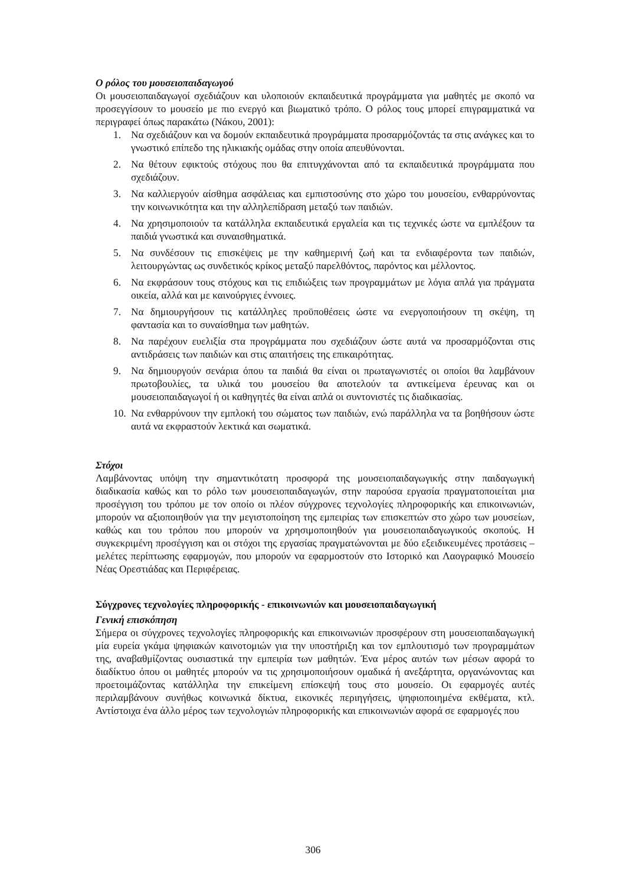Ο ρόλος του μουσειοπαιδαγωγού
Οι μουσειοπαιδαγωγοί σχεδιάζουν και υλοποιούν εκπαιδευτικά προγράμματα για μαθητές με σκοπό να προσεγγίσουν το μουσείο με πιο ενεργό και βιωματικό τρόπο. Ο ρόλος τους μπορεί επιγραμματικά να περιγραφεί όπως παρακάτω (Νάκου, 2001):
1. Να σχεδιάζουν και να δομούν εκπαιδευτικά προγράμματα προσαρμόζοντάς τα στις ανάγκες και το γνωστικό επίπεδο της ηλικιακής ομάδας στην οποία απευθύνονται.
2. Να θέτουν εφικτούς στόχους που θα επιτυγχάνονται από τα εκπαιδευτικά προγράμματα που σχεδιάζουν.
3. Να καλλιεργούν αίσθημα ασφάλειας και εμπιστοσύνης στο χώρο του μουσείου, ενθαρρύνοντας την κοινωνικότητα και την αλληλεπίδραση μεταξύ των παιδιών.
4. Να χρησιμοποιούν τα κατάλληλα εκπαιδευτικά εργαλεία και τις τεχνικές ώστε να εμπλέξουν τα παιδιά γνωστικά και συναισθηματικά.
5. Να συνδέσουν τις επισκέψεις με την καθημερινή ζωή και τα ενδιαφέροντα των παιδιών, λειτουργώντας ως συνδετικός κρίκος μεταξύ παρελθόντος, παρόντος και μέλλοντος.
6. Να εκφράσουν τους στόχους και τις επιδιώξεις των προγραμμάτων με λόγια απλά για πράγματα οικεία, αλλά και με καινούργιες έννοιες.
7. Να δημιουργήσουν τις κατάλληλες προϋποθέσεις ώστε να ενεργοποιήσουν τη σκέψη, τη φαντασία και το συναίσθημα των μαθητών.
8. Να παρέχουν ευελιξία στα προγράμματα που σχεδιάζουν ώστε αυτά να προσαρμόζονται στις αντιδράσεις των παιδιών και στις απαιτήσεις της επικαιρότητας.
9. Να δημιουργούν σενάρια όπου τα παιδιά θα είναι οι πρωταγωνιστές οι οποίοι θα λαμβάνουν πρωτοβουλίες, τα υλικά του μουσείου θα αποτελούν τα αντικείμενα έρευνας και οι μουσειοπαιδαγωγοί ή οι καθηγητές θα είναι απλά οι συντονιστές τις διαδικασίας.
10. Να ενθαρρύνουν την εμπλοκή του σώματος των παιδιών, ενώ παράλληλα να τα βοηθήσουν ώστε αυτά να εκφραστούν λεκτικά και σωματικά.
Στόχοι
Λαμβάνοντας υπόψη την σημαντικότατη προσφορά της μουσειοπαιδαγωγικής στην παιδαγωγική διαδικασία καθώς και το ρόλο των μουσειοπαιδαγωγών, στην παρούσα εργασία πραγματοποιείται μια προσέγγιση του τρόπου με τον οποίο οι πλέον σύγχρονες τεχνολογίες πληροφορικής και επικοινωνιών, μπορούν να αξιοποιηθούν για την μεγιστοποίηση της εμπειρίας των επισκεπτών στο χώρο των μουσείων, καθώς και του τρόπου που μπορούν να χρησιμοποιηθούν για μουσειοπαιδαγωγικούς σκοπούς. Η συγκεκριμένη προσέγγιση και οι στόχοι της εργασίας πραγματώνονται με δύο εξειδικευμένες προτάσεις – μελέτες περίπτωσης εφαρμογών, που μπορούν να εφαρμοστούν στο Ιστορικό και Λαογραφικό Μουσείο Νέας Ορεστιάδας και Περιφέρειας.
Σύγχρονες τεχνολογίες πληροφορικής - επικοινωνιών και μουσειοπαιδαγωγική
Γενική επισκόπηση
Σήμερα οι σύγχρονες τεχνολογίες πληροφορικής και επικοινωνιών προσφέρουν στη μουσειοπαιδαγωγική μία ευρεία γκάμα ψηφιακών καινοτομιών για την υποστήριξη και τον εμπλουτισμό των προγραμμάτων της, αναβαθμίζοντας ουσιαστικά την εμπειρία των μαθητών. Ένα μέρος αυτών των μέσων αφορά το διαδίκτυο όπου οι μαθητές μπορούν να τις χρησιμοποιήσουν ομαδικά ή ανεξάρτητα, οργανώνοντας και προετοιμάζοντας κατάλληλα την επικείμενη επίσκεψή τους στο μουσείο. Οι εφαρμογές αυτές περιλαμβάνουν συνήθως κοινωνικά δίκτυα, εικονικές περιηγήσεις, ψηφιοποιημένα εκθέματα, κτλ. Αντίστοιχα ένα άλλο μέρος των τεχνολογιών πληροφορικής και επικοινωνιών αφορά σε εφαρμογές που
306